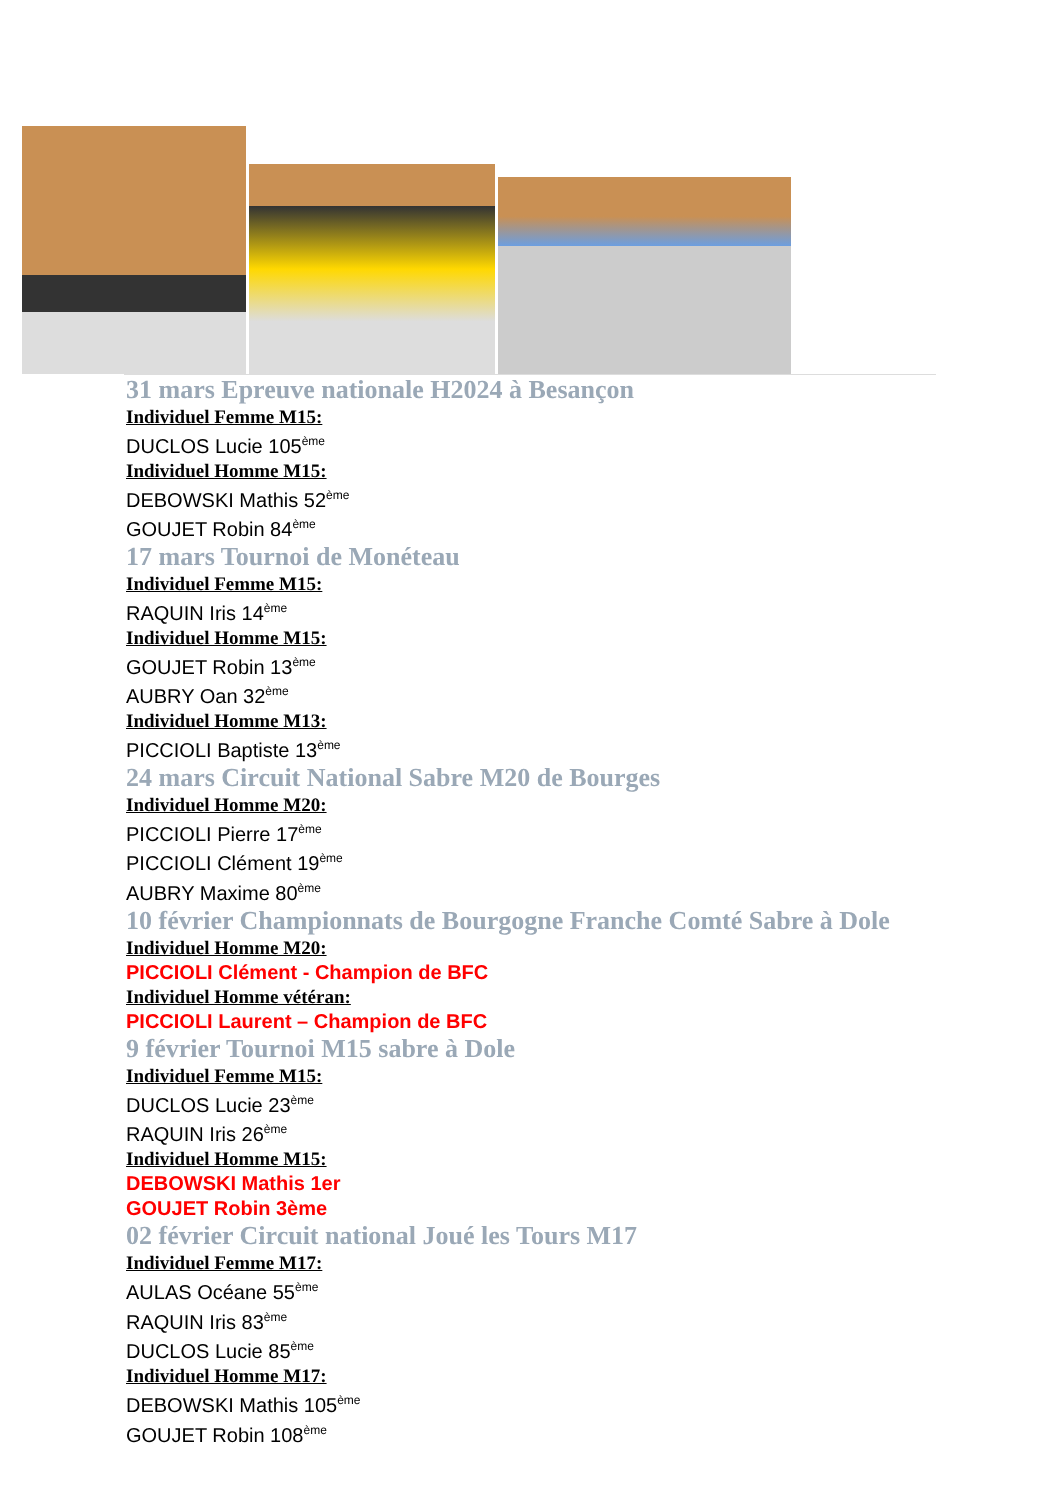31 mars Epreuve nationale H2024 à Besançon
Individuel Femme M15:
DUCLOS Lucie 105<sup>ème</sup>
Individuel Homme M15:
DEBOWSKI Mathis 52<sup>ème</sup>
GOUJET Robin 84<sup>ème</sup>
17 mars Tournoi de Monéteau
Individuel Femme M15:
RAQUIN Iris 14<sup>ème</sup>
Individuel Homme M15:
GOUJET Robin 13<sup>ème</sup>
AUBRY Oan 32<sup>ème</sup>
Individuel Homme M13:
PICCIOLI Baptiste 13<sup>ème</sup>
24 mars Circuit National Sabre M20 de Bourges
Individuel Homme M20:
PICCIOLI Pierre 17<sup>ème</sup>
PICCIOLI Clément 19<sup>ème</sup>
AUBRY Maxime 80<sup>ème</sup>
10 février Championnats de Bourgogne Franche Comté Sabre à Dole
Individuel Homme M20:
PICCIOLI Clément - Champion de BFC
Individuel Homme vétéran:
PICCIOLI Laurent – Champion de BFC
9 février Tournoi M15 sabre à Dole
Individuel Femme M15:
DUCLOS Lucie 23<sup>ème</sup>
RAQUIN Iris 26<sup>ème</sup>
Individuel Homme M15:
DEBOWSKI Mathis 1er
GOUJET Robin 3ème
02 février Circuit national Joué les Tours M17
Individuel Femme M17:
AULAS Océane 55<sup>ème</sup>
RAQUIN Iris 83<sup>ème</sup>
DUCLOS Lucie 85<sup>ème</sup>
Individuel Homme M17:
DEBOWSKI Mathis 105<sup>ème</sup>
GOUJET Robin 108<sup>ème</sup>